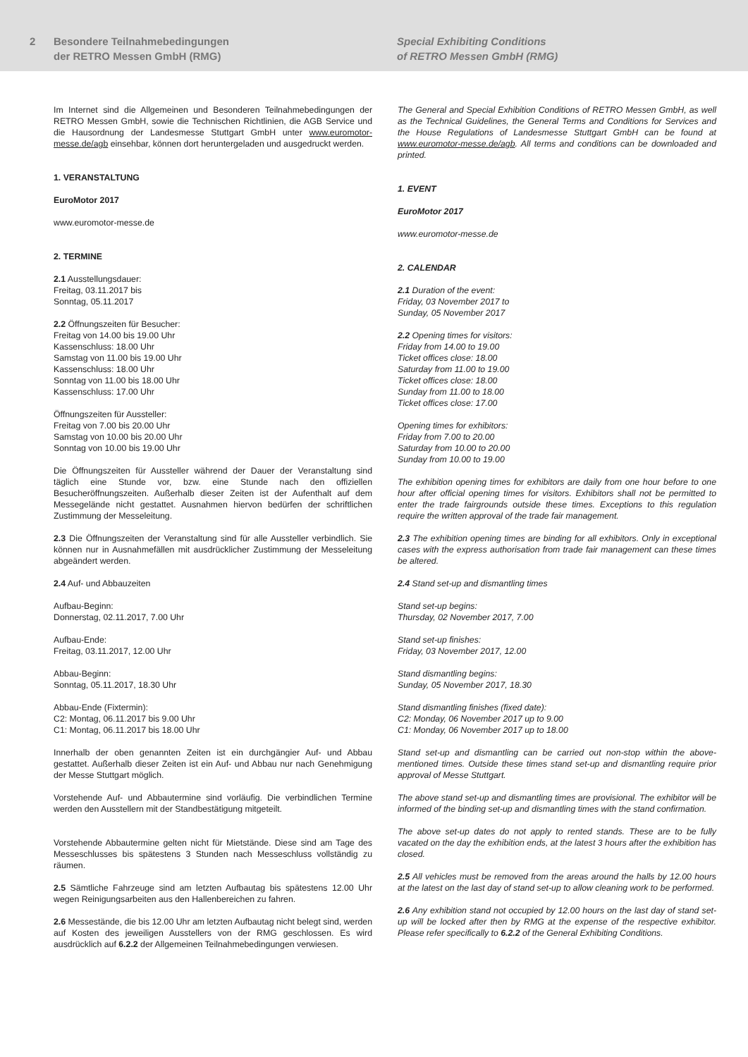2 Besondere Teilnahmebedingungen
der RETRO Messen GmbH (RMG)
Special Exhibiting Conditions
of RETRO Messen GmbH (RMG)
Im Internet sind die Allgemeinen und Besonderen Teilnahmebedingungen der RETRO Messen GmbH, sowie die Technischen Richtlinien, die AGB Service und die Hausordnung der Landesmesse Stuttgart GmbH unter www.euromotor-messe.de/agb einsehbar, können dort heruntergeladen und ausgedruckt werden.
1. VERANSTALTUNG
EuroMotor 2017
www.euromotor-messe.de
2. TERMINE
2.1 Ausstellungsdauer:
Freitag, 03.11.2017 bis
Sonntag, 05.11.2017
2.2 Öffnungszeiten für Besucher:
Freitag von 14.00 bis 19.00 Uhr
Kassenschluss: 18.00 Uhr
Samstag von 11.00 bis 19.00 Uhr
Kassenschluss: 18.00 Uhr
Sonntag von 11.00 bis 18.00 Uhr
Kassenschluss: 17.00 Uhr
Öffnungszeiten für Aussteller:
Freitag von 7.00 bis 20.00 Uhr
Samstag von 10.00 bis 20.00 Uhr
Sonntag von 10.00 bis 19.00 Uhr
Die Öffnungszeiten für Aussteller während der Dauer der Veranstaltung sind täglich eine Stunde vor, bzw. eine Stunde nach den offiziellen Besucheröffnungszeiten. Außerhalb dieser Zeiten ist der Aufenthalt auf dem Messegelände nicht gestattet. Ausnahmen hiervon bedürfen der schriftlichen Zustimmung der Messeleitung.
2.3 Die Öffnungszeiten der Veranstaltung sind für alle Aussteller verbindlich. Sie können nur in Ausnahmefällen mit ausdrücklicher Zustimmung der Messeleitung abgeändert werden.
2.4 Auf- und Abbauzeiten
Aufbau-Beginn:
Donnerstag, 02.11.2017, 7.00 Uhr
Aufbau-Ende:
Freitag, 03.11.2017, 12.00 Uhr
Abbau-Beginn:
Sonntag, 05.11.2017, 18.30 Uhr
Abbau-Ende (Fixtermin):
C2: Montag, 06.11.2017 bis 9.00 Uhr
C1: Montag, 06.11.2017 bis 18.00 Uhr
Innerhalb der oben genannten Zeiten ist ein durchgängier Auf- und Abbau gestattet. Außerhalb dieser Zeiten ist ein Auf- und Abbau nur nach Genehmigung der Messe Stuttgart möglich.
Vorstehende Auf- und Abbautermine sind vorläufig. Die verbindlichen Termine werden den Ausstellern mit der Standbestätigung mitgeteilt.
Vorstehende Abbautermine gelten nicht für Mietstände. Diese sind am Tage des Messeschlusses bis spätestens 3 Stunden nach Messeschluss vollständig zu räumen.
2.5 Sämtliche Fahrzeuge sind am letzten Aufbautag bis spätestens 12.00 Uhr wegen Reinigungsarbeiten aus den Hallenbereichen zu fahren.
2.6 Messestände, die bis 12.00 Uhr am letzten Aufbautag nicht belegt sind, werden auf Kosten des jeweiligen Ausstellers von der RMG geschlossen. Es wird ausdrücklich auf 6.2.2 der Allgemeinen Teilnahmebedingungen verwiesen.
The General and Special Exhibition Conditions of RETRO Messen GmbH, as well as the Technical Guidelines, the General Terms and Conditions for Services and the House Regulations of Landesmesse Stuttgart GmbH can be found at www.euromotor-messe.de/agb. All terms and conditions can be downloaded and printed.
1. EVENT
EuroMotor 2017
www.euromotor-messe.de
2. CALENDAR
2.1 Duration of the event:
Friday, 03 November 2017 to
Sunday, 05 November 2017
2.2 Opening times for visitors:
Friday from 14.00 to 19.00
Ticket offices close: 18.00
Saturday from 11.00 to 19.00
Ticket offices close: 18.00
Sunday from 11.00 to 18.00
Ticket offices close: 17.00
Opening times for exhibitors:
Friday from 7.00 to 20.00
Saturday from 10.00 to 20.00
Sunday from 10.00 to 19.00
The exhibition opening times for exhibitors are daily from one hour before to one hour after official opening times for visitors. Exhibitors shall not be permitted to enter the trade fairgrounds outside these times. Exceptions to this regulation require the written approval of the trade fair management.
2.3 The exhibition opening times are binding for all exhibitors. Only in exceptional cases with the express authorisation from trade fair management can these times be altered.
2.4 Stand set-up and dismantling times
Stand set-up begins:
Thursday, 02 November 2017, 7.00
Stand set-up finishes:
Friday, 03 November 2017, 12.00
Stand dismantling begins:
Sunday, 05 November 2017, 18.30
Stand dismantling finishes (fixed date):
C2: Monday, 06 November 2017 up to 9.00
C1: Monday, 06 November 2017 up to 18.00
Stand set-up and dismantling can be carried out non-stop within the above-mentioned times. Outside these times stand set-up and dismantling require prior approval of Messe Stuttgart.
The above stand set-up and dismantling times are provisional. The exhibitor will be informed of the binding set-up and dismantling times with the stand confirmation.
The above set-up dates do not apply to rented stands. These are to be fully vacated on the day the exhibition ends, at the latest 3 hours after the exhibition has closed.
2.5 All vehicles must be removed from the areas around the halls by 12.00 hours at the latest on the last day of stand set-up to allow cleaning work to be performed.
2.6 Any exhibition stand not occupied by 12.00 hours on the last day of stand set-up will be locked after then by RMG at the expense of the respective exhibitor. Please refer specifically to 6.2.2 of the General Exhibiting Conditions.